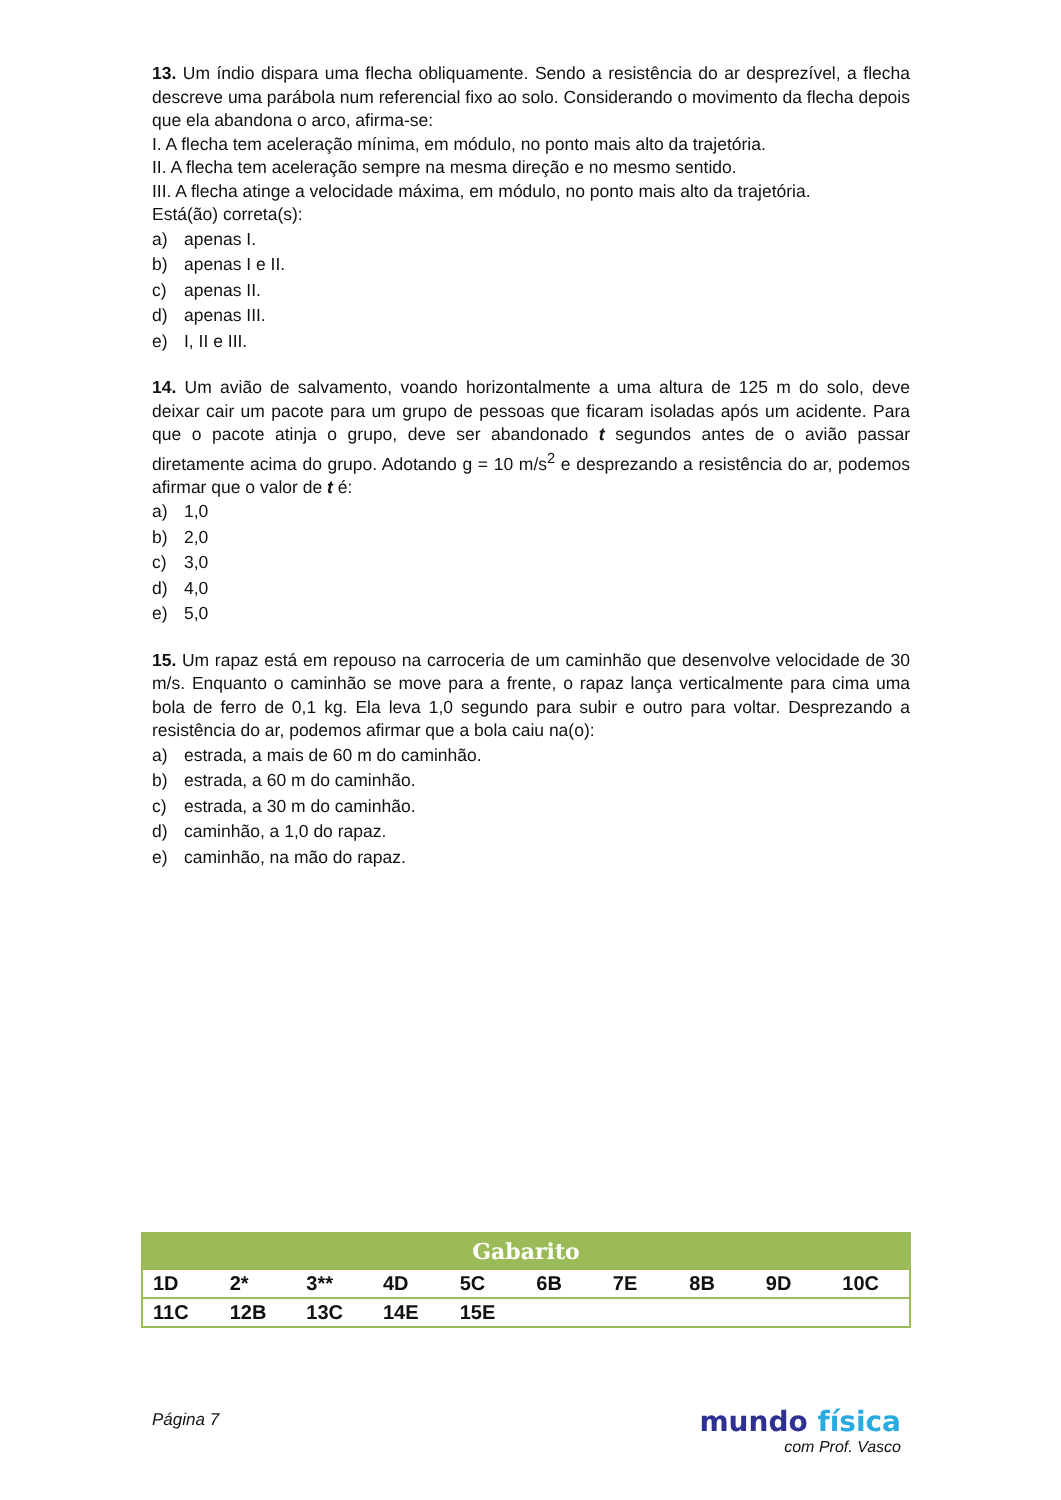13. Um índio dispara uma flecha obliquamente. Sendo a resistência do ar desprezível, a flecha descreve uma parábola num referencial fixo ao solo. Considerando o movimento da flecha depois que ela abandona o arco, afirma-se:
I. A flecha tem aceleração mínima, em módulo, no ponto mais alto da trajetória.
II. A flecha tem aceleração sempre na mesma direção e no mesmo sentido.
III. A flecha atinge a velocidade máxima, em módulo, no ponto mais alto da trajetória.
Está(ão) correta(s):
a) apenas I.
b) apenas I e II.
c) apenas II.
d) apenas III.
e) I, II e III.
14. Um avião de salvamento, voando horizontalmente a uma altura de 125 m do solo, deve deixar cair um pacote para um grupo de pessoas que ficaram isoladas após um acidente. Para que o pacote atinja o grupo, deve ser abandonado t segundos antes de o avião passar diretamente acima do grupo. Adotando g = 10 m/s<sup>2</sup> e desprezando a resistência do ar, podemos afirmar que o valor de t é:
a) 1,0
b) 2,0
c) 3,0
d) 4,0
e) 5,0
15. Um rapaz está em repouso na carroceria de um caminhão que desenvolve velocidade de 30 m/s. Enquanto o caminhão se move para a frente, o rapaz lança verticalmente para cima uma bola de ferro de 0,1 kg. Ela leva 1,0 segundo para subir e outro para voltar. Desprezando a resistência do ar, podemos afirmar que a bola caiu na(o):
a) estrada, a mais de 60 m do caminhão.
b) estrada, a 60 m do caminhão.
c) estrada, a 30 m do caminhão.
d) caminhão, a 1,0 do rapaz.
e) caminhão, na mão do rapaz.
| Gabarito | | | | | | | | | |
| --- | --- | --- | --- | --- | --- | --- | --- | --- | --- |
| 1D | 2* | 3** | 4D | 5C | 6B | 7E | 8B | 9D | 10C |
| 11C | 12B | 13C | 14E | 15E | | | | | |
Página 7 mundo física
com Prof. Vasco